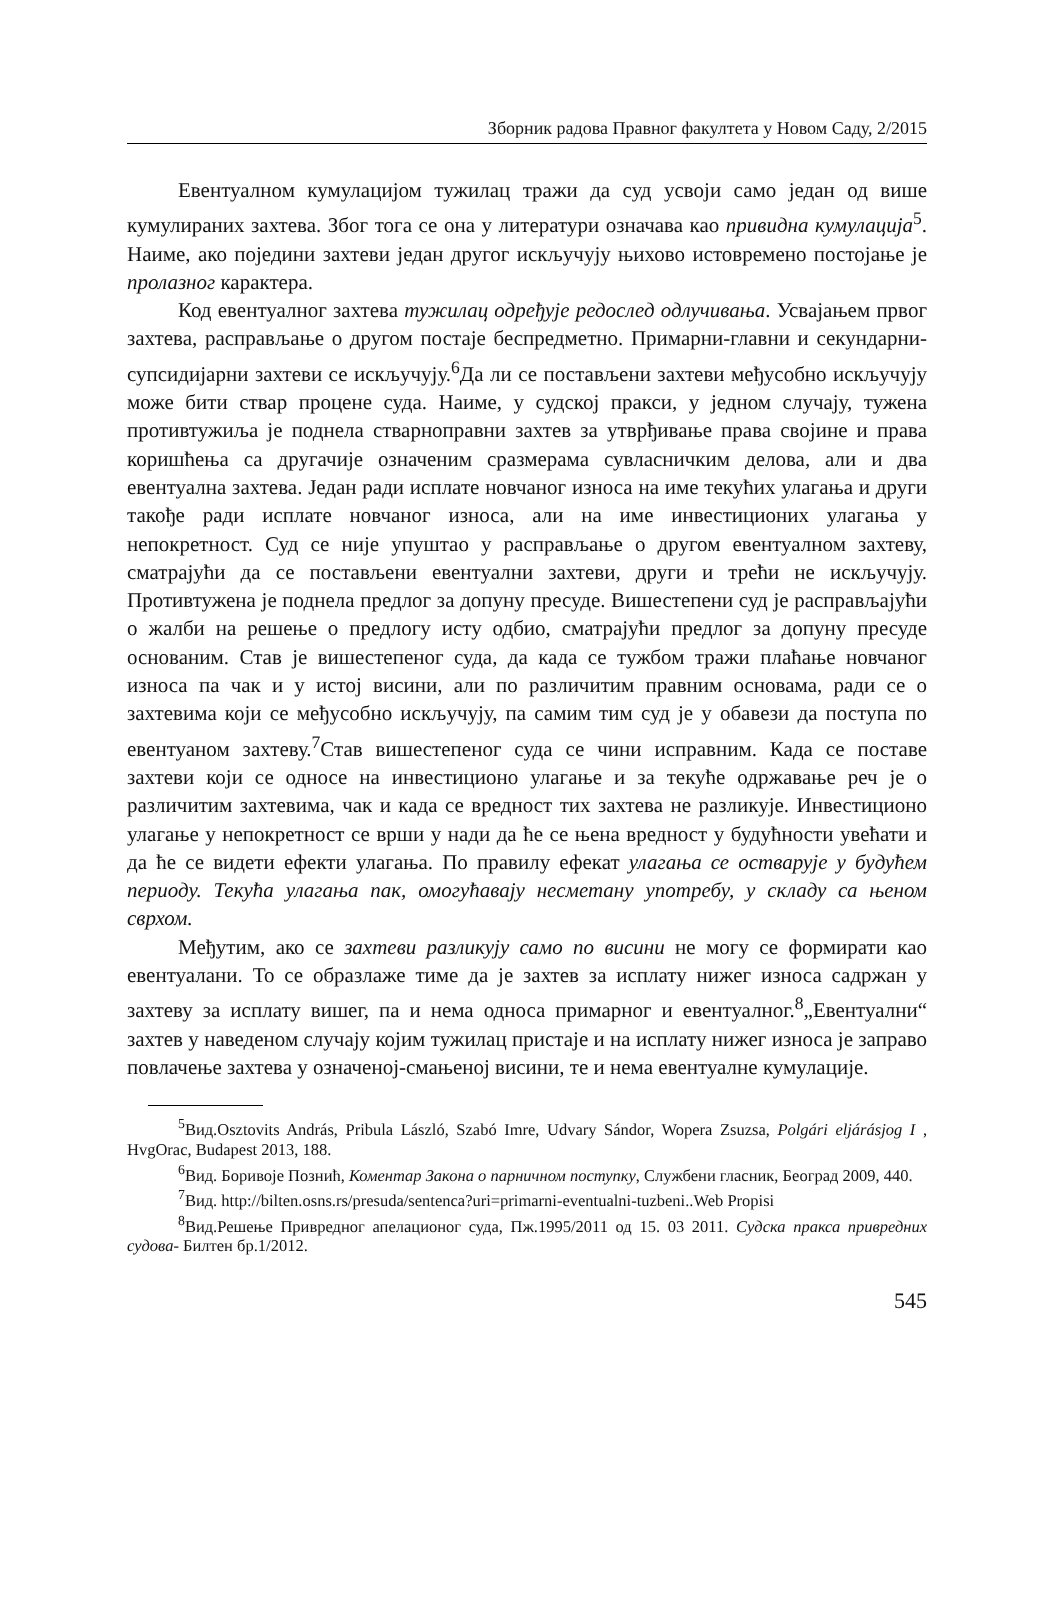Зборник радова Правног факултета у Новом Саду, 2/2015
Евентуалном кумулацијом тужилац тражи да суд усвоји само један од више кумулираних захтева. Због тога се она у литератури означава као привидна кумулација<sup>5</sup>. Наиме, ако поједини захтеви један другог искључују њихово истовремено постојање је пролазног карактера.
Код евентуалног захтева тужилац одређује редослед одлучивања. Усвајањем првог захтева, расправљање о другом постаје беспредметно. Примарни-главни и секундарни-супсидијарни захтеви се искључују.<sup>6</sup>Да ли се постављени захтеви међусобно искључују може бити ствар процене суда. Наиме, у судској пракси, у једном случају, тужена противтужиља је поднела стварноправни захтев за утврђивање права својине и права коришћења са другачије означеним сразмерама сувласничким делова, али и два евентуална захтева. Један ради исплате новчаног износа на име текућих улагања и други такође ради исплате новчаног износа, али на име инвестиционих улагања у непокретност. Суд се није упуштао у расправљање о другом евентуалном захтеву, сматрајући да се постављени евентуални захтеви, други и трећи не искључују. Противтужена је поднела предлог за допуну пресуде. Вишестепени суд је расправљајући о жалби на решење о предлогу исту одбио, сматрајући предлог за допуну пресуде основаним. Став је вишестепеног суда, да када се тужбом тражи плаћање новчаног износа па чак и у истој висини, али по различитим правним основама, ради се о захтевима који се међусобно искључују, па самим тим суд је у обавези да поступа по евентуаном захтеву.<sup>7</sup>Став вишестепеног суда се чини исправним. Када се поставе захтеви који се односе на инвестиционо улагање и за текуће одржавање реч је о различитим захтевима, чак и када се вредност тих захтева не разликује. Инвестиционо улагање у непокретност се врши у нади да ће се њена вредност у будућности увећати и да ће се видети ефекти улагања. По правилу ефекат улагања се остварује у будућем периоду. Текућа улагања пак, омогућавају несметану употребу, у складу са њеном сврхом.
Међутим, ако се захтеви разликују само по висини не могу се формирати као евентуалани. То се образлаже тиме да је захтев за исплату нижег износа садржан у захтеву за исплату вишег, па и нема односа примарног и евентуалног.<sup>8</sup>„Евентуални“ захтев у наведеном случају којим тужилац пристаје и на исплату нижег износа је заправо повлачење захтева у означеној-смањеној висини, те и нема евентуалне кумулације.
<sup>5</sup> Вид.Osztovits András, Pribula László, Szabó Imre, Udvary Sándor, Wopera Zsuzsa, Polgári eljárásjog I , HvgOrac, Budapest 2013, 188.
<sup>6</sup> Вид. Боривоје Познић, Коментар Закона о парничном поступку, Службени гласник, Београд 2009, 440.
<sup>7</sup> Вид. http://bilten.osns.rs/presuda/sentenca?uri=primarni-eventualni-tuzbeni..Web Propisi
<sup>8</sup> Вид.Решење Привредног апелационог суда, Пж.1995/2011 од 15. 03 2011. Судска пракса привредних судова- Билтен бр.1/2012.
545